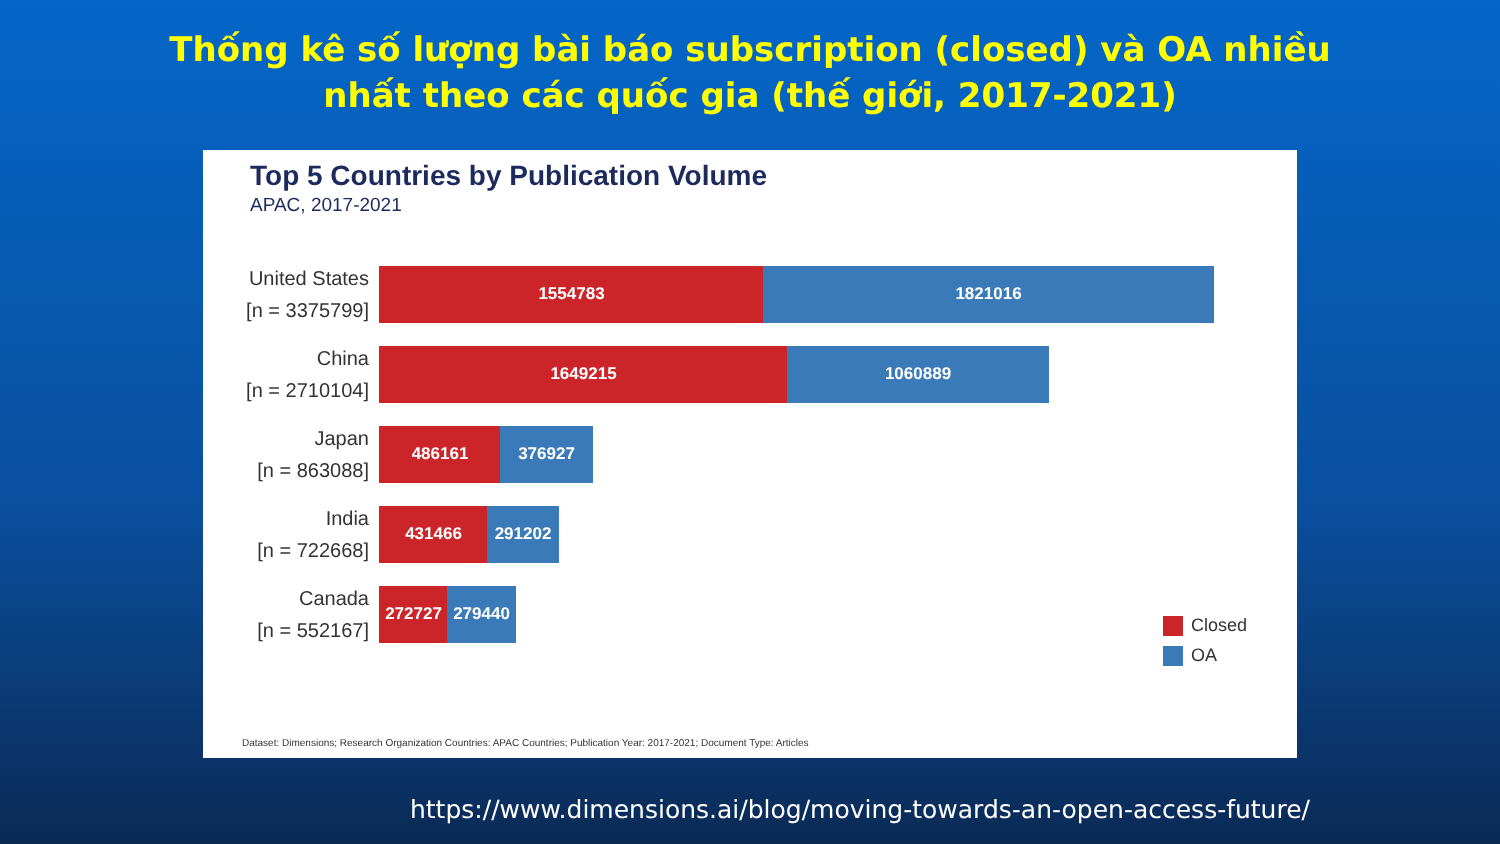Thống kê số lượng bài báo subscription (closed) và OA nhiều
nhất theo các quốc gia (thế giới, 2017-2021)
Top 5 Countries by Publication Volume
APAC, 2017-2021
United States
[n = 3375799]
1554783 1821016
China
[n = 2710104]
1649215 1060889
Japan
[n = 863088]
486161 376927
India
[n = 722668]
431466 291202
Canada
[n = 552167]
272727 279440
Closed
OA
Dataset: Dimensions; Research Organization Countries: APAC Countries; Publication Year: 2017-2021; Document Type: Articles
https://www.dimensions.ai/blog/moving-towards-an-open-access-future/